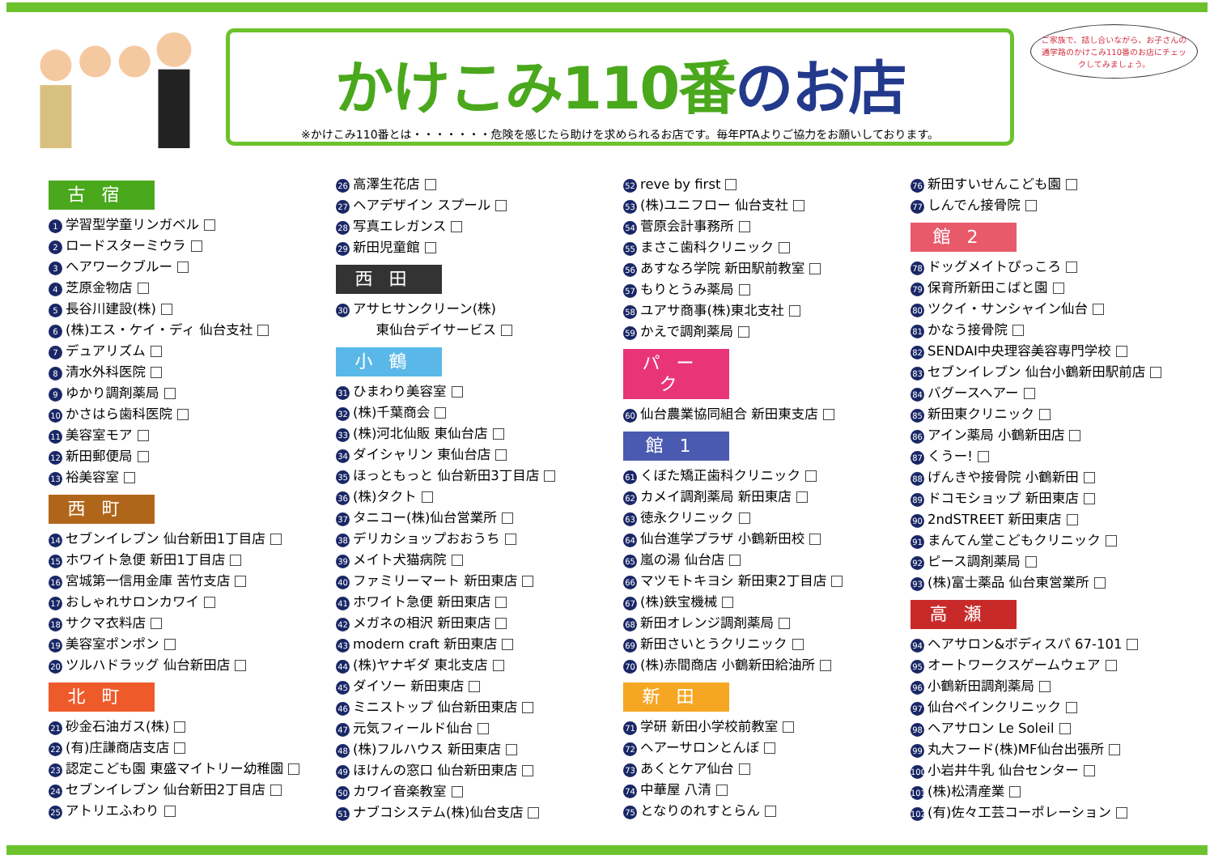かけこみ110番のお店
※かけこみ110番とは・・・・・・・危険を感じたら助けを求められるお店です。毎年PTAよりご協力をお願いしております。
ご家族で、話し合いながら、お子さんの通学路のかけこみ110番のお店にチェックしてみましょう。
古宿
1 学習型学童リンガベル
2 ロードスターミウラ
3 ヘアワークブルー
4 芝原金物店
5 長谷川建設(株)
6 (株)エス・ケイ・ディ 仙台支社
7 デュアリズム
8 清水外科医院
9 ゆかり調剤薬局
10 かさはら歯科医院
11 美容室モア
12 新田郵便局
13 裕美容室
西町
14 セブンイレブン 仙台新田1丁目店
15 ホワイト急便 新田1丁目店
16 宮城第一信用金庫 苦竹支店
17 おしゃれサロンカワイ
18 サクマ衣料店
19 美容室ポンポン
20 ツルハドラッグ 仙台新田店
北町
21 砂金石油ガス(株)
22 (有)庄謙商店支店
23 認定こども園 東盛マイトリー幼稚園
24 セブンイレブン 仙台新田2丁目店
25 アトリエふわり
26 高澤生花店
27 ヘアデザイン スプール
28 写真エレガンス
29 新田児童館
西田
30 アサヒサンクリーン(株)
　　　東仙台デイサービス
小鶴
31 ひまわり美容室
32 (株)千葉商会
33 (株)河北仙販 東仙台店
34 ダイシャリン 東仙台店
35 ほっともっと 仙台新田3丁目店
36 (株)タクト
37 タニコー(株)仙台営業所
38 デリカショップおおうち
39 メイト犬猫病院
40 ファミリーマート 新田東店
41 ホワイト急便 新田東店
42 メガネの相沢 新田東店
43 modern craft 新田東店
44 (株)ヤナギダ 東北支店
45 ダイソー 新田東店
46 ミニストップ 仙台新田東店
47 元気フィールド仙台
48 (株)フルハウス 新田東店
49 ほけんの窓口 仙台新田東店
50 カワイ音楽教室
51 ナブコシステム(株)仙台支店
52 reve by first
53 (株)ユニフロー 仙台支社
54 菅原会計事務所
55 まさこ歯科クリニック
56 あすなろ学院 新田駅前教室
57 もりとうみ薬局
58 ユアサ商事(株)東北支社
59 かえで調剤薬局
パーク
60 仙台農業協同組合 新田東支店
館1
61 くぼた矯正歯科クリニック
62 カメイ調剤薬局 新田東店
63 徳永クリニック
64 仙台進学プラザ 小鶴新田校
65 嵐の湯 仙台店
66 マツモトキヨシ 新田東2丁目店
67 (株)鉄宝機械
68 新田オレンジ調剤薬局
69 新田さいとうクリニック
70 (株)赤間商店 小鶴新田給油所
新田
71 学研 新田小学校前教室
72 ヘアーサロンとんぼ
73 あくとケア仙台
74 中華屋 八清
75 となりのれすとらん
76 新田すいせんこども園
77 しんでん接骨院
館2
78 ドッグメイトぴっころ
79 保育所新田こばと園
80 ツクイ・サンシャイン仙台
81 かなう接骨院
82 SENDAI中央理容美容専門学校
83 セブンイレブン 仙台小鶴新田駅前店
84 バグースヘアー
85 新田東クリニック
86 アイン薬局 小鶴新田店
87 くうー!
88 げんきや接骨院 小鶴新田
89 ドコモショップ 新田東店
90 2ndSTREET 新田東店
91 まんてん堂こどもクリニック
92 ピース調剤薬局
93 (株)富士薬品 仙台東営業所
高瀬
94 ヘアサロン&ボディスパ 67-101
95 オートワークスゲームウェア
96 小鶴新田調剤薬局
97 仙台ペインクリニック
98 ヘアサロン Le Soleil
99 丸大フード(株)MF仙台出張所
100 小岩井牛乳 仙台センター
101 (株)松清産業
102 (有)佐々工芸コーポレーション